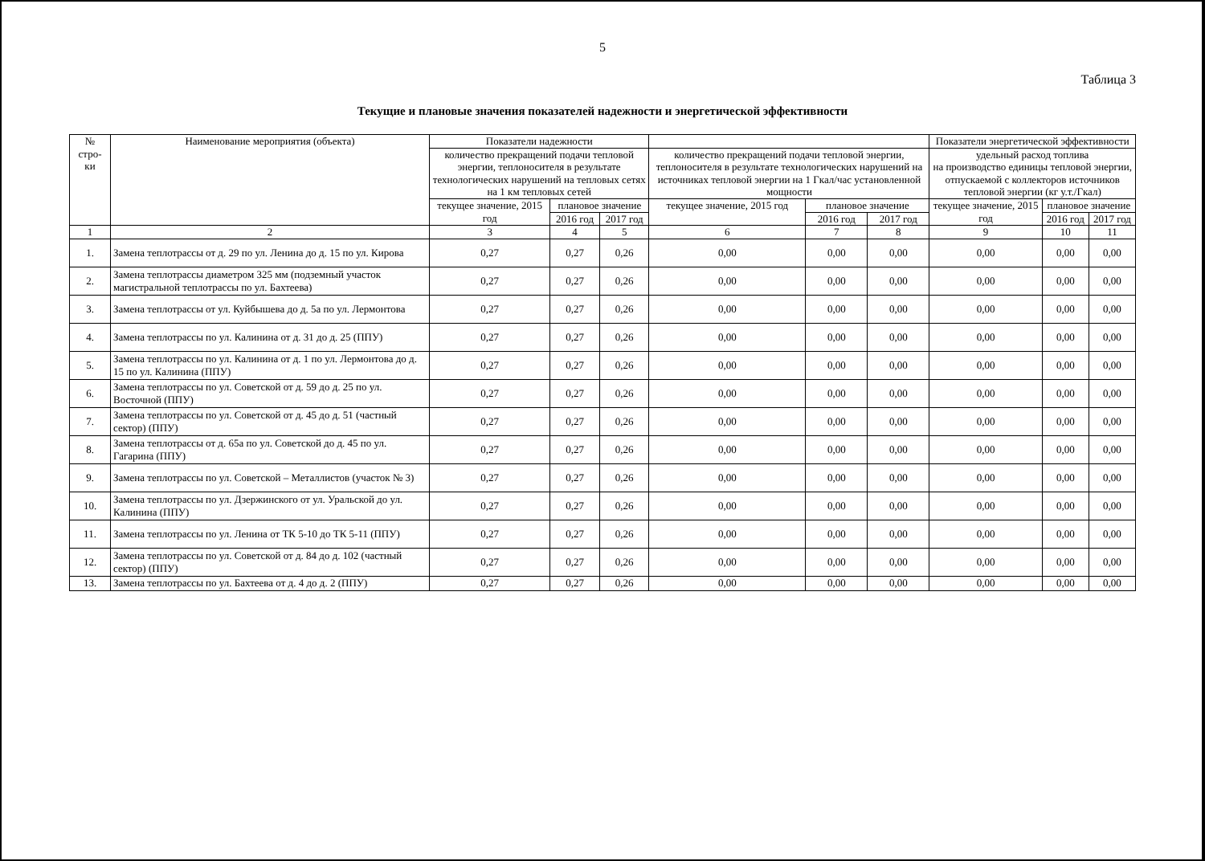5
Таблица 3
Текущие и плановые значения показателей надежности и энергетической эффективности
| № стро- ки | Наименование мероприятия (объекта) | Показатели надежности | | | | | | Показатели энергетической эффективности | | |
| --- | --- | --- | --- | --- | --- | --- | --- | --- | --- | --- |
| | | количество прекращений подачи тепловой энергии, теплоносителя в результате технологических нарушений на тепловых сетях на 1 км тепловых сетей | | | количество прекращений подачи тепловой энергии, теплоносителя в результате технологических нарушений на источниках тепловой энергии на 1 Гкал/час установленной мощности | | | удельный расход топлива на производство единицы тепловой энергии, отпускаемой с коллекторов источников тепловой энергии (кг у.т./Гкал) | | |
| | | текущее значение, 2015 год | плановое значение | | текущее значение, 2015 год | плановое значение | | текущее значение, 2015 год | плановое значение | |
| | | | 2016 год | 2017 год | | 2016 год | 2017 год | | 2016 год | 2017 год |
| 1 | 2 | 3 | 4 | 5 | 6 | 7 | 8 | 9 | 10 | 11 |
| 1. | Замена теплотрассы от д. 29 по ул. Ленина до д. 15 по ул. Кирова | 0,27 | 0,27 | 0,26 | 0,00 | 0,00 | 0,00 | 0,00 | 0,00 | 0,00 |
| 2. | Замена теплотрассы диаметром 325 мм (подземный участок магистральной теплотрассы по ул. Бахтеева) | 0,27 | 0,27 | 0,26 | 0,00 | 0,00 | 0,00 | 0,00 | 0,00 | 0,00 |
| 3. | Замена теплотрассы от ул. Куйбышева до д. 5а по ул. Лермонтова | 0,27 | 0,27 | 0,26 | 0,00 | 0,00 | 0,00 | 0,00 | 0,00 | 0,00 |
| 4. | Замена теплотрассы по ул. Калинина от д. 31 до д. 25 (ППУ) | 0,27 | 0,27 | 0,26 | 0,00 | 0,00 | 0,00 | 0,00 | 0,00 | 0,00 |
| 5. | Замена теплотрассы по ул. Калинина от д. 1 по ул. Лермонтова до д. 15 по ул. Калинина (ППУ) | 0,27 | 0,27 | 0,26 | 0,00 | 0,00 | 0,00 | 0,00 | 0,00 | 0,00 |
| 6. | Замена теплотрассы по ул. Советской от д. 59 до д. 25 по ул. Восточной (ППУ) | 0,27 | 0,27 | 0,26 | 0,00 | 0,00 | 0,00 | 0,00 | 0,00 | 0,00 |
| 7. | Замена теплотрассы по ул. Советской от д. 45 до д. 51 (частный сектор) (ППУ) | 0,27 | 0,27 | 0,26 | 0,00 | 0,00 | 0,00 | 0,00 | 0,00 | 0,00 |
| 8. | Замена теплотрассы от д. 65а по ул. Советской до д. 45 по ул. Гагарина (ППУ) | 0,27 | 0,27 | 0,26 | 0,00 | 0,00 | 0,00 | 0,00 | 0,00 | 0,00 |
| 9. | Замена теплотрассы по ул. Советской – Металлистов (участок № 3) | 0,27 | 0,27 | 0,26 | 0,00 | 0,00 | 0,00 | 0,00 | 0,00 | 0,00 |
| 10. | Замена теплотрассы по ул. Дзержинского от ул. Уральской до ул. Калинина (ППУ) | 0,27 | 0,27 | 0,26 | 0,00 | 0,00 | 0,00 | 0,00 | 0,00 | 0,00 |
| 11. | Замена теплотрассы по ул. Ленина от ТК 5-10 до ТК 5-11 (ППУ) | 0,27 | 0,27 | 0,26 | 0,00 | 0,00 | 0,00 | 0,00 | 0,00 | 0,00 |
| 12. | Замена теплотрассы по ул. Советской от д. 84 до д. 102 (частный сектор) (ППУ) | 0,27 | 0,27 | 0,26 | 0,00 | 0,00 | 0,00 | 0,00 | 0,00 | 0,00 |
| 13. | Замена теплотрассы по ул. Бахтеева от д. 4 до д. 2 (ППУ) | 0,27 | 0,27 | 0,26 | 0,00 | 0,00 | 0,00 | 0,00 | 0,00 | 0,00 |